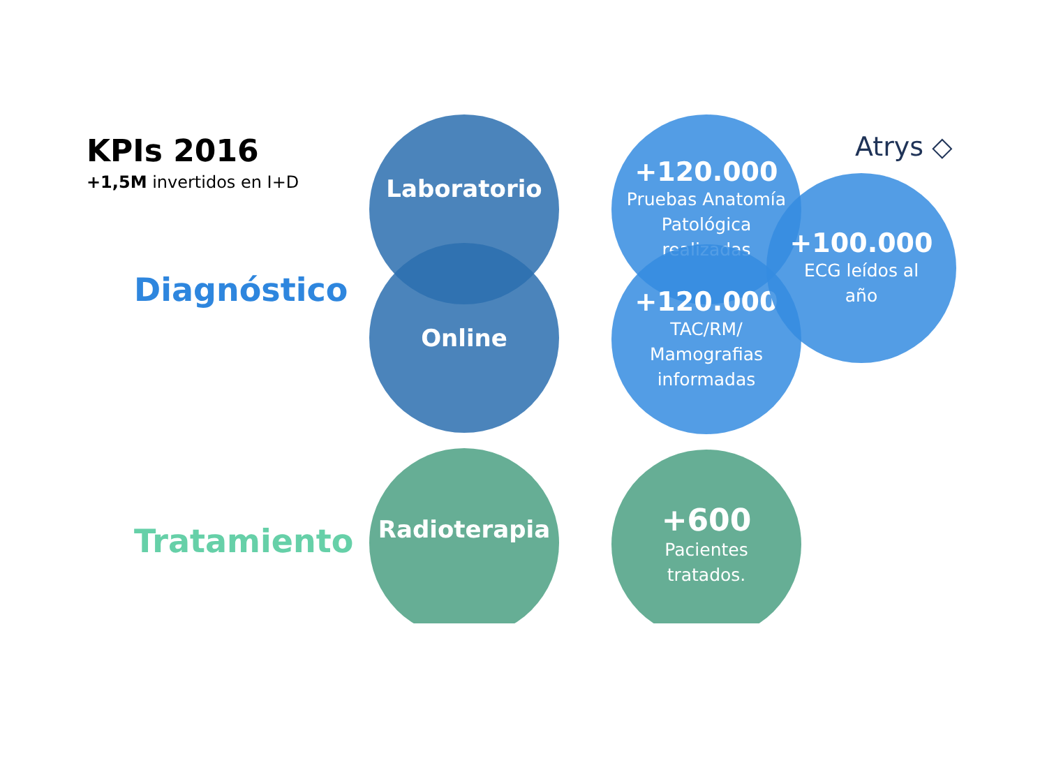KPIs 2016
+1,5M invertidos en I+D
Atrys ◇
Diagnóstico
Tratamiento
Laboratorio
Online
+120.000
Pruebas Anatomía
Patológica
realizadas
+120.000
TAC/RM/
Mamografias
informadas
+100.000
ECG leídos al
año
Radioterapia
+600
Pacientes
tratados.